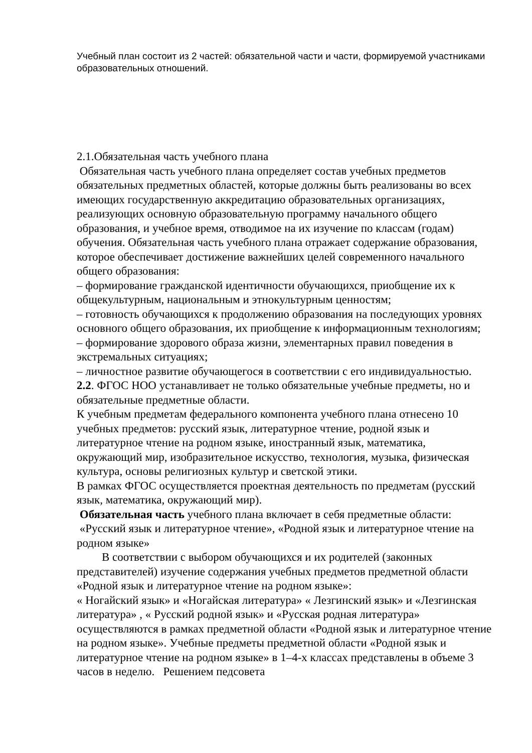Учебный план состоит из 2 частей: обязательной части и части, формируемой участниками образовательных отношений.
2.1.Обязательная часть учебного плана
Обязательная часть учебного плана определяет состав учебных предметов обязательных предметных областей, которые должны быть реализованы во всех имеющих государственную аккредитацию образовательных организациях, реализующих основную образовательную программу начального общего образования, и учебное время, отводимое на их изучение по классам (годам) обучения. Обязательная часть учебного плана отражает содержание образования, которое обеспечивает достижение важнейших целей современного начального общего образования:
– формирование гражданской идентичности обучающихся, приобщение их к общекультурным, национальным и этнокультурным ценностям;
– готовность обучающихся к продолжению образования на последующих уровнях основного общего образования, их приобщение к информационным технологиям;
– формирование здорового образа жизни, элементарных правил поведения в экстремальных ситуациях;
– личностное развитие обучающегося в соответствии с его индивидуальностью.
2.2. ФГОС НОО устанавливает не только обязательные учебные предметы, но и обязательные предметные области.
К учебным предметам федерального компонента учебного плана отнесено 10 учебных предметов: русский язык, литературное чтение, родной язык и литературное чтение на родном языке, иностранный язык, математика, окружающий мир, изобразительное искусство, технология, музыка, физическая культура, основы религиозных культур и светской этики.
В рамках ФГОС осуществляется проектная деятельность по предметам (русский язык, математика, окружающий мир).
Обязательная часть учебного плана включает в себя предметные области: «Русский язык и литературное чтение», «Родной язык и литературное чтение на родном языке»
В соответствии с выбором обучающихся и их родителей (законных представителей) изучение содержания учебных предметов предметной области «Родной язык и литературное чтение на родном языке»:
« Ногайский язык» и «Ногайская литература» « Лезгинский язык» и «Лезгинская литература» , « Русский родной язык» и «Русская родная литература» осуществляются в рамках предметной области «Родной язык и литературное чтение на родном языке». Учебные предметы предметной области «Родной язык и литературное чтение на родном языке» в 1–4-х классах представлены в объеме 3 часов в неделю. Решением педсовета